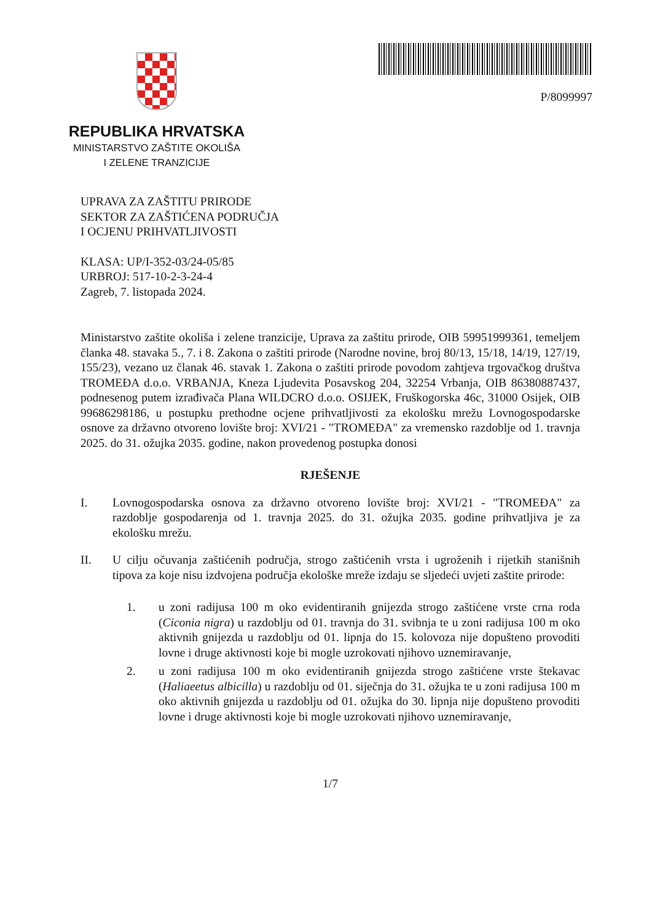REPUBLIKA HRVATSKA
MINISTARSTVO ZAŠTITE OKOLIŠA
I ZELENE TRANZICIJE
P/8099997
UPRAVA ZA ZAŠTITU PRIRODE
SEKTOR ZA ZAŠTIĆENA PODRUČJA
I OCJENU PRIHVATLJIVOSTI
KLASA: UP/I-352-03/24-05/85
URBROJ: 517-10-2-3-24-4
Zagreb, 7. listopada 2024.
Ministarstvo zaštite okoliša i zelene tranzicije, Uprava za zaštitu prirode, OIB 59951999361, temeljem članka 48. stavaka 5., 7. i 8. Zakona o zaštiti prirode (Narodne novine, broj 80/13, 15/18, 14/19, 127/19, 155/23), vezano uz članak 46. stavak 1. Zakona o zaštiti prirode povodom zahtjeva trgovačkog društva TROMEĐA d.o.o. VRBANJA, Kneza Ljudevita Posavskog 204, 32254 Vrbanja, OIB 86380887437, podnesenog putem izrađivača Plana WILDCRO d.o.o. OSIJEK, Fruškogorska 46c, 31000 Osijek, OIB 99686298186, u postupku prethodne ocjene prihvatljivosti za ekološku mrežu Lovnogospodarske osnove za državno otvoreno lovište broj: XVI/21 - "TROMEĐA" za vremensko razdoblje od 1. travnja 2025. do 31. ožujka 2035. godine, nakon provedenog postupka donosi
RJEŠENJE
I. Lovnogospodarska osnova za državno otvoreno lovište broj: XVI/21 - "TROMEĐA" za razdoblje gospodarenja od 1. travnja 2025. do 31. ožujka 2035. godine prihvatljiva je za ekološku mrežu.
II. U cilju očuvanja zaštićenih područja, strogo zaštićenih vrsta i ugroženih i rijetkih stanišnih tipova za koje nisu izdvojena područja ekološke mreže izdaju se sljedeći uvjeti zaštite prirode:
1. u zoni radijusa 100 m oko evidentiranih gnijezda strogo zaštićene vrste crna roda (Ciconia nigra) u razdoblju od 01. travnja do 31. svibnja te u zoni radijusa 100 m oko aktivnih gnijezda u razdoblju od 01. lipnja do 15. kolovoza nije dopušteno provoditi lovne i druge aktivnosti koje bi mogle uzrokovati njihovo uznemiravanje,
2. u zoni radijusa 100 m oko evidentiranih gnijezda strogo zaštićene vrste štekavac (Haliaeetus albicilla) u razdoblju od 01. siječnja do 31. ožujka te u zoni radijusa 100 m oko aktivnih gnijezda u razdoblju od 01. ožujka do 30. lipnja nije dopušteno provoditi lovne i druge aktivnosti koje bi mogle uzrokovati njihovo uznemiravanje,
1/7